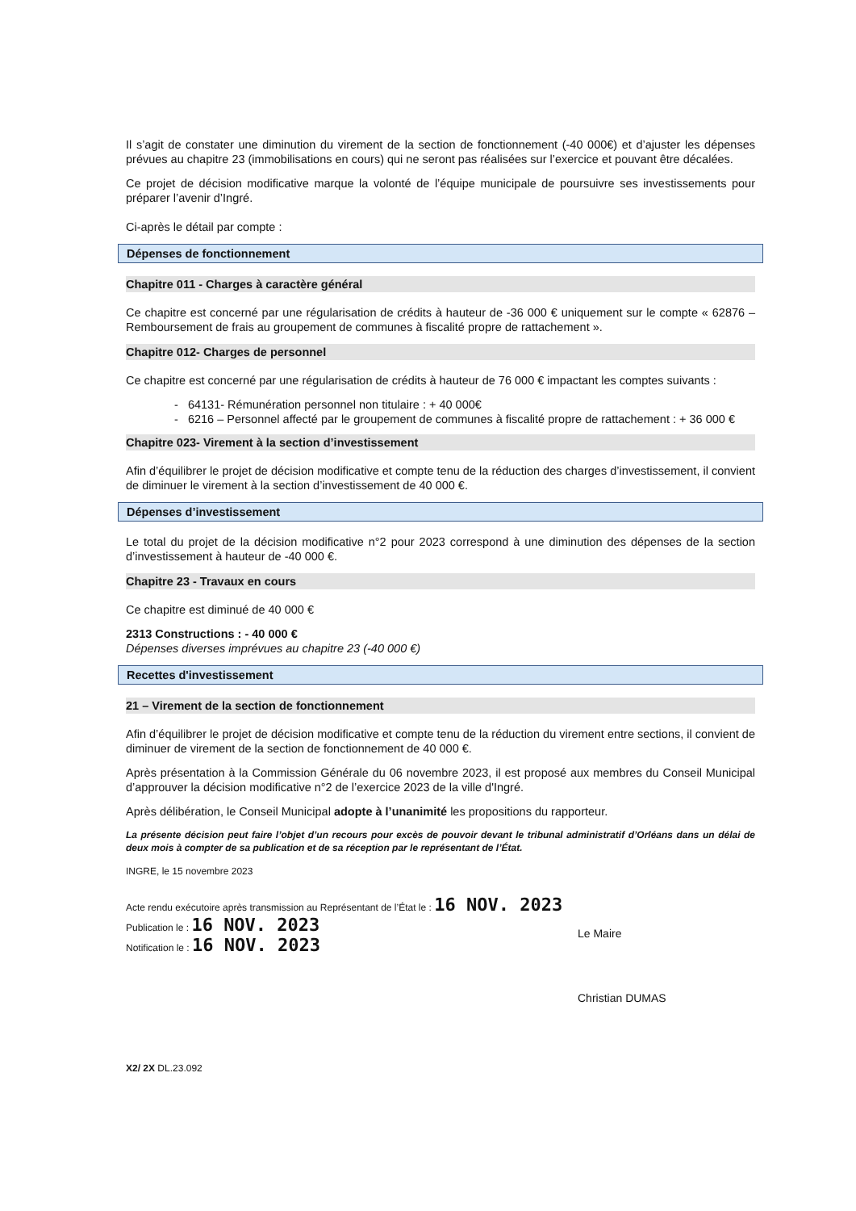Il s’agit de constater une diminution du virement de la section de fonctionnement (-40 000€) et d’ajuster les dépenses prévues au chapitre 23 (immobilisations en cours) qui ne seront pas réalisées sur l’exercice et pouvant être décalées.
Ce projet de décision modificative marque la volonté de l’équipe municipale de poursuivre ses investissements pour préparer l’avenir d’Ingré.
Ci-après le détail par compte :
Dépenses de fonctionnement
Chapitre 011 - Charges à caractère général
Ce chapitre est concerné par une régularisation de crédits à hauteur de -36 000 € uniquement sur le compte « 62876 – Remboursement de frais au groupement de communes à fiscalité propre de rattachement ».
Chapitre 012- Charges de personnel
Ce chapitre est concerné par une régularisation de crédits à hauteur de 76 000 € impactant les comptes suivants :
- 64131- Rémunération personnel non titulaire : + 40 000€
- 6216 – Personnel affecté par le groupement de communes à fiscalité propre de rattachement : + 36 000 €
Chapitre 023- Virement à la section d’investissement
Afin d’équilibrer le projet de décision modificative et compte tenu de la réduction des charges d’investissement, il convient de diminuer le virement à la section d’investissement de 40 000 €.
Dépenses d’investissement
Le total du projet de la décision modificative n°2 pour 2023 correspond à une diminution des dépenses de la section d’investissement à hauteur de -40 000 €.
Chapitre 23 - Travaux en cours
Ce chapitre est diminué de 40 000 €
2313 Constructions : - 40 000 €
Dépenses diverses imprévues au chapitre 23 (-40 000 €)
Recettes d'investissement
21 – Virement de la section de fonctionnement
Afin d’équilibrer le projet de décision modificative et compte tenu de la réduction du virement entre sections, il convient de diminuer de virement de la section de fonctionnement de 40 000 €.
Après présentation à la Commission Générale du 06 novembre 2023, il est proposé aux membres du Conseil Municipal d’approuver la décision modificative n°2 de l’exercice 2023 de la ville d'Ingré.
Après délibération, le Conseil Municipal adopte à l’unanimité les propositions du rapporteur.
La présente décision peut faire l’objet d’un recours pour excès de pouvoir devant le tribunal administratif d’Orléans dans un délai de deux mois à compter de sa publication et de sa réception par le représentant de l’État.
INGRE, le 15 novembre 2023
Acte rendu exécutoire après transmission au Représentant de l’État le : 16 NOV. 2023
Publication le : 16 NOV. 2023
Notification le : 16 NOV. 2023
Le Maire
Christian DUMAS
X2/ 2X DL.23.092